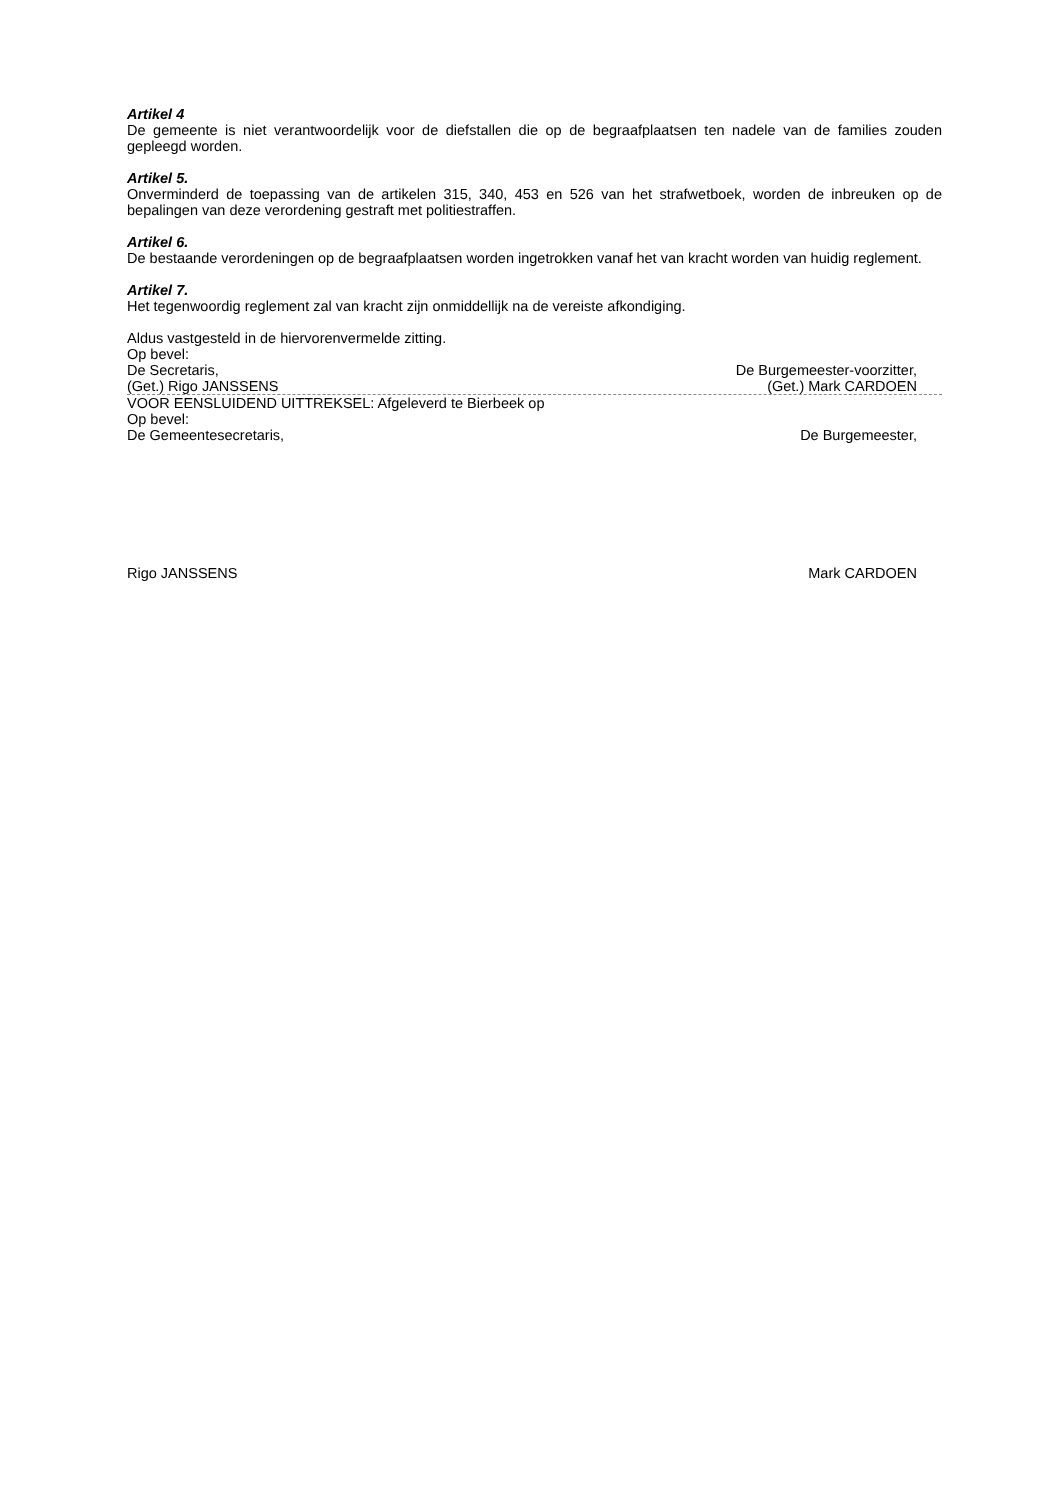Artikel 4
De gemeente is niet verantwoordelijk voor de diefstallen die op de begraafplaatsen ten nadele van de families zouden gepleegd worden.
Artikel 5.
Onverminderd de toepassing van de artikelen 315, 340, 453 en 526 van het strafwetboek, worden de inbreuken op de bepalingen van deze verordening gestraft met politiestraffen.
Artikel 6.
De bestaande verordeningen op de begraafplaatsen worden ingetrokken vanaf het van kracht worden van huidig reglement.
Artikel 7.
Het tegenwoordig reglement zal van kracht zijn onmiddellijk na de vereiste afkondiging.
Aldus vastgesteld in de hiervorenvermelde zitting.
Op bevel:
De Secretaris, De Burgemeester-voorzitter,
(Get.) Rigo JANSSENS (Get.) Mark CARDOEN
VOOR EENSLUIDEND UITTREKSEL: Afgeleverd te Bierbeek op
Op bevel:
De Gemeentesecretaris, De Burgemeester,
Rigo JANSSENS Mark CARDOEN